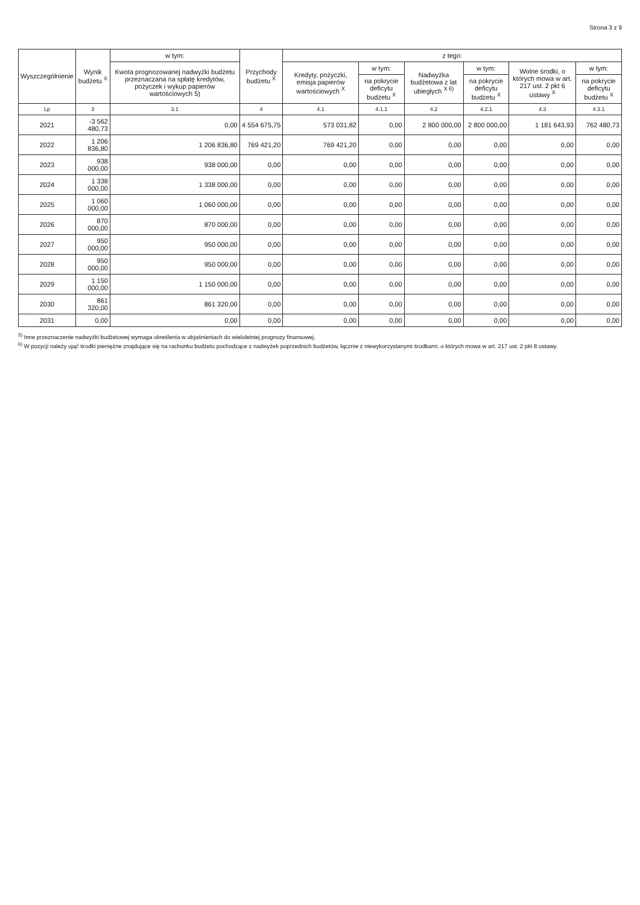Strona 3 z 9
| Wyszczególnienie | Wynik budżetu <sup>X</sup> | w tym: | Przychody budżetu <sup>X</sup> | z tego: | | | | | |
| --- | --- | --- | --- | --- | --- | --- | --- | --- | --- |
| | | Kwota prognozowanej nadwyżki budżetu przeznaczana na spłatę kredytów, pożyczek i wykup papierów wartościowych 5) | | Kredyty, pożyczki, emisja papierów wartościowych <sup>X</sup> | w tym: | Nadwyżka budżetowa z lat ubiegłych <sup>X 6)</sup> | w tym: | Wolne środki, o których mowa w art. 217 ust. 2 pkt 6 ustawy <sup>X</sup> | w tym: |
| | | | | | na pokrycie deficytu budżetu <sup>X</sup> | | na pokrycie deficytu budżetu <sup>X</sup> | | na pokrycie deficytu budżetu <sup>X</sup> |
| Lp | 3 | 3.1 | 4 | 4.1 | 4.1.1 | 4.2 | 4.2.1 | 4.3 | 4.3.1 |
| 2021 | -3 562 480,73 | 0,00 | 4 554 675,75 | 573 031,82 | 0,00 | 2 800 000,00 | 2 800 000,00 | 1 181 643,93 | 762 480,73 |
| 2022 | 1 206 836,80 | 1 206 836,80 | 769 421,20 | 769 421,20 | 0,00 | 0,00 | 0,00 | 0,00 | 0,00 |
| 2023 | 938 000,00 | 938 000,00 | 0,00 | 0,00 | 0,00 | 0,00 | 0,00 | 0,00 | 0,00 |
| 2024 | 1 338 000,00 | 1 338 000,00 | 0,00 | 0,00 | 0,00 | 0,00 | 0,00 | 0,00 | 0,00 |
| 2025 | 1 060 000,00 | 1 060 000,00 | 0,00 | 0,00 | 0,00 | 0,00 | 0,00 | 0,00 | 0,00 |
| 2026 | 870 000,00 | 870 000,00 | 0,00 | 0,00 | 0,00 | 0,00 | 0,00 | 0,00 | 0,00 |
| 2027 | 950 000,00 | 950 000,00 | 0,00 | 0,00 | 0,00 | 0,00 | 0,00 | 0,00 | 0,00 |
| 2028 | 950 000,00 | 950 000,00 | 0,00 | 0,00 | 0,00 | 0,00 | 0,00 | 0,00 | 0,00 |
| 2029 | 1 150 000,00 | 1 150 000,00 | 0,00 | 0,00 | 0,00 | 0,00 | 0,00 | 0,00 | 0,00 |
| 2030 | 861 320,00 | 861 320,00 | 0,00 | 0,00 | 0,00 | 0,00 | 0,00 | 0,00 | 0,00 |
| 2031 | 0,00 | 0,00 | 0,00 | 0,00 | 0,00 | 0,00 | 0,00 | 0,00 | 0,00 |
<sup>5)</sup> Inne przeznaczenie nadwyżki budżetowej wymaga określenia w objaśnieniach do wieloletniej prognozy finansowej.
<sup>6)</sup> W pozycji należy ująć środki pieniężne znajdujące się na rachunku budżetu pochodzące z nadwyżek poprzednich budżetów, łącznie z niewykorzystanymi środkami, o których mowa w art. 217 ust. 2 pkt 8 ustawy.